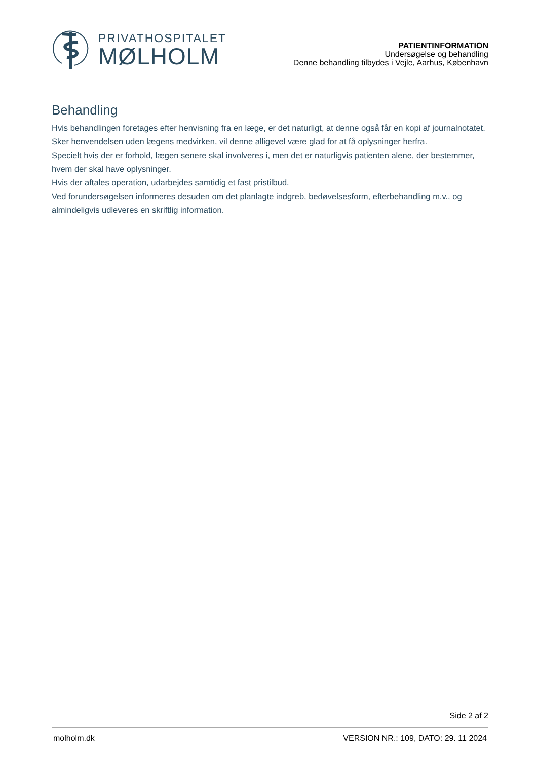PRIVATHOSPITALET
MØLHOLM
PATIENTINFORMATION
Undersøgelse og behandling
Denne behandling tilbydes i Vejle, Aarhus, København
Behandling
Hvis behandlingen foretages efter henvisning fra en læge, er det naturligt, at denne også får en kopi af journalnotatet.
Sker henvendelsen uden lægens medvirken, vil denne alligevel være glad for at få oplysninger herfra.
Specielt hvis der er forhold, lægen senere skal involveres i, men det er naturligvis patienten alene, der bestemmer, hvem der skal have oplysninger.
Hvis der aftales operation, udarbejdes samtidig et fast pristilbud.
Ved forundersøgelsen informeres desuden om det planlagte indgreb, bedøvelsesform, efterbehandling m.v., og almindeligvis udleveres en skriftlig information.
Side 2 af 2
molholm.dk VERSION NR.: 109, DATO: 29. 11 2024